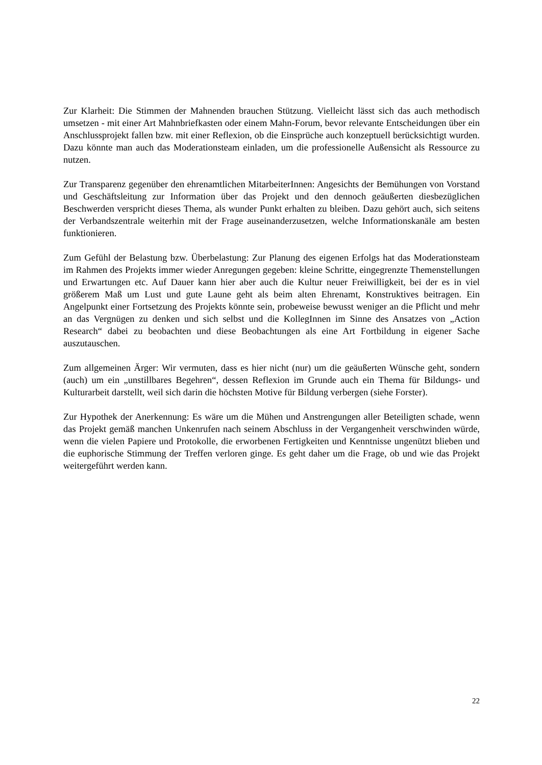Zur Klarheit: Die Stimmen der Mahnenden brauchen Stützung. Vielleicht lässt sich das auch methodisch umsetzen - mit einer Art Mahnbriefkasten oder einem Mahn-Forum, bevor relevante Entscheidungen über ein Anschlussprojekt fallen bzw. mit einer Reflexion, ob die Einsprüche auch konzeptuell berücksichtigt wurden. Dazu könnte man auch das Moderationsteam einladen, um die professionelle Außensicht als Ressource zu nutzen.
Zur Transparenz gegenüber den ehrenamtlichen MitarbeiterInnen: Angesichts der Bemühungen von Vorstand und Geschäftsleitung zur Information über das Projekt und den dennoch geäußerten diesbezüglichen Beschwerden verspricht dieses Thema, als wunder Punkt erhalten zu bleiben. Dazu gehört auch, sich seitens der Verbandszentrale weiterhin mit der Frage auseinanderzusetzen, welche Informationskanäle am besten funktionieren.
Zum Gefühl der Belastung bzw. Überbelastung: Zur Planung des eigenen Erfolgs hat das Moderationsteam im Rahmen des Projekts immer wieder Anregungen gegeben: kleine Schritte, eingegrenzte Themenstellungen und Erwartungen etc. Auf Dauer kann hier aber auch die Kultur neuer Freiwilligkeit, bei der es in viel größerem Maß um Lust und gute Laune geht als beim alten Ehrenamt, Konstruktives beitragen. Ein Angelpunkt einer Fortsetzung des Projekts könnte sein, probeweise bewusst weniger an die Pflicht und mehr an das Vergnügen zu denken und sich selbst und die KollegInnen im Sinne des Ansatzes von „Action Research“ dabei zu beobachten und diese Beobachtungen als eine Art Fortbildung in eigener Sache auszutauschen.
Zum allgemeinen Ärger: Wir vermuten, dass es hier nicht (nur) um die geäußerten Wünsche geht, sondern (auch) um ein „unstillbares Begehren“, dessen Reflexion im Grunde auch ein Thema für Bildungs- und Kulturarbeit darstellt, weil sich darin die höchsten Motive für Bildung verbergen (siehe Forster).
Zur Hypothek der Anerkennung: Es wäre um die Mühen und Anstrengungen aller Beteiligten schade, wenn das Projekt gemäß manchen Unkenrufen nach seinem Abschluss in der Vergangenheit verschwinden würde, wenn die vielen Papiere und Protokolle, die erworbenen Fertigkeiten und Kenntnisse ungenützt blieben und die euphorische Stimmung der Treffen verloren ginge. Es geht daher um die Frage, ob und wie das Projekt weitergeführt werden kann.
22